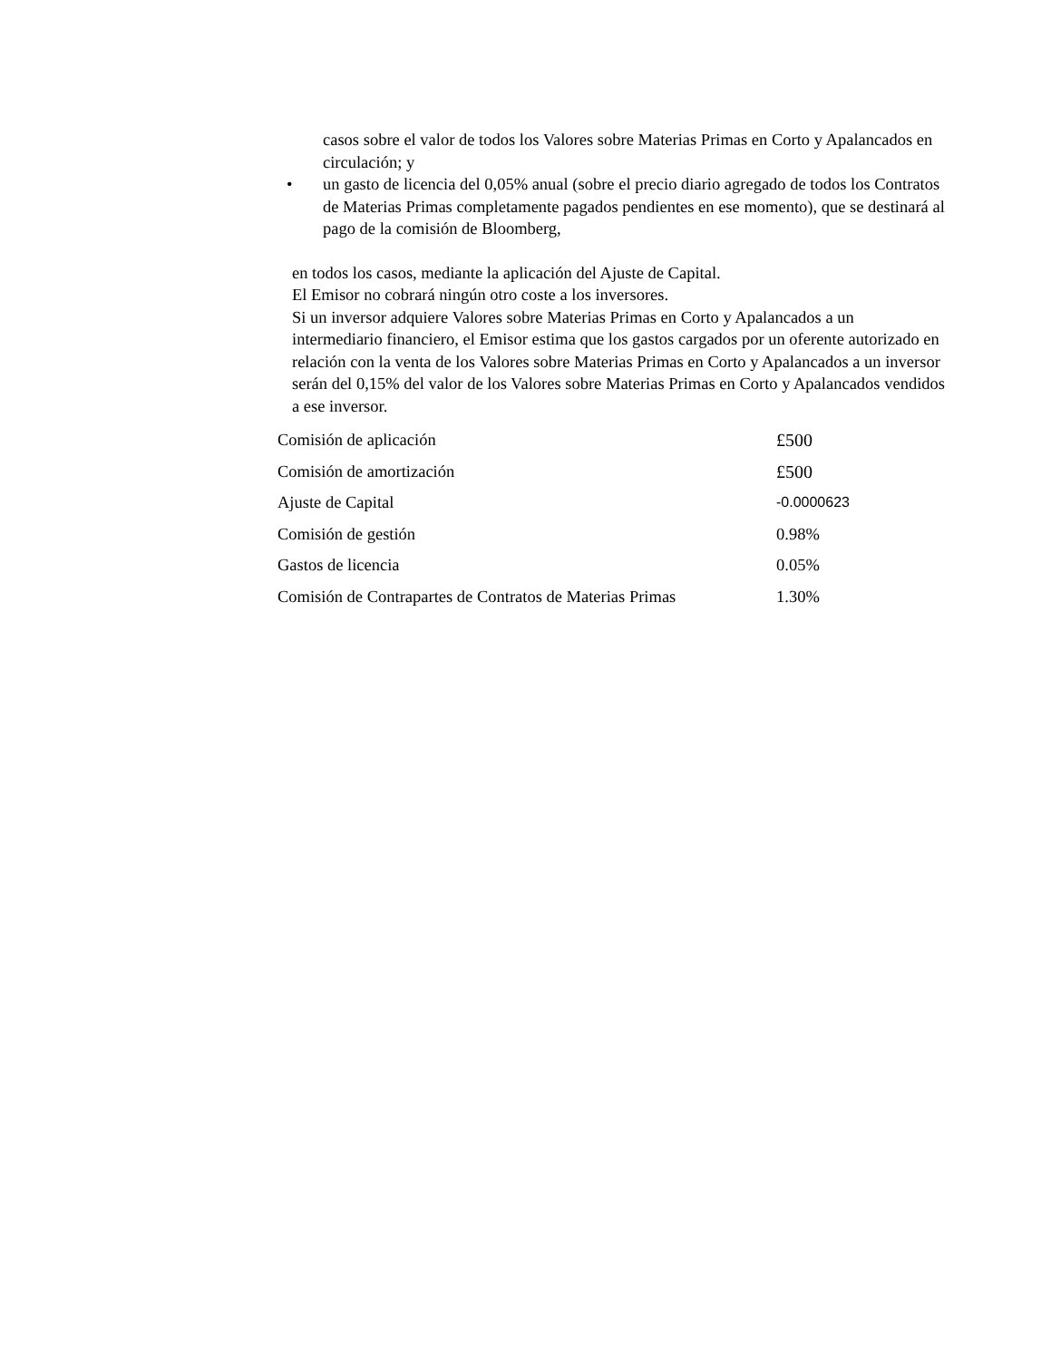casos sobre el valor de todos los Valores sobre Materias Primas en Corto y Apalancados en circulación; y
• un gasto de licencia del 0,05% anual (sobre el precio diario agregado de todos los Contratos de Materias Primas completamente pagados pendientes en ese momento), que se destinará al pago de la comisión de Bloomberg,
en todos los casos, mediante la aplicación del Ajuste de Capital.
El Emisor no cobrará ningún otro coste a los inversores.
Si un inversor adquiere Valores sobre Materias Primas en Corto y Apalancados a un intermediario financiero, el Emisor estima que los gastos cargados por un oferente autorizado en relación con la venta de los Valores sobre Materias Primas en Corto y Apalancados a un inversor serán del 0,15% del valor de los Valores sobre Materias Primas en Corto y Apalancados vendidos a ese inversor.
| Comisión de aplicación | £500 |
| Comisión de amortización | £500 |
| Ajuste de Capital | -0.0000623 |
| Comisión de gestión | 0.98% |
| Gastos de licencia | 0.05% |
| Comisión de Contrapartes de Contratos de Materias Primas | 1.30% |